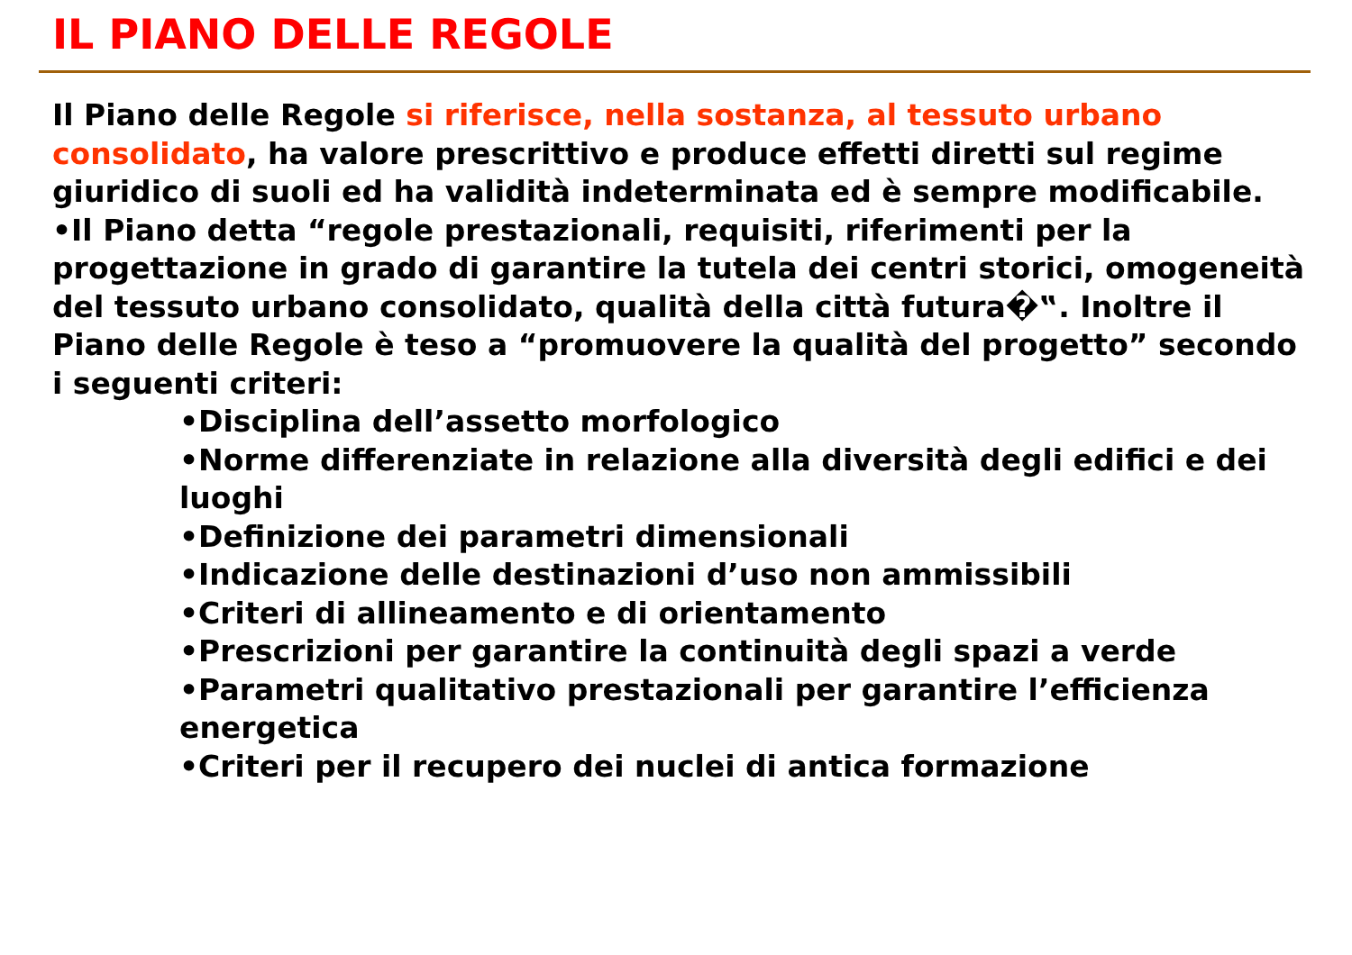IL PIANO DELLE REGOLE
Il Piano delle Regole si riferisce, nella sostanza, al tessuto urbano consolidato, ha valore prescrittivo e produce effetti diretti sul regime giuridico di suoli ed ha validità indeterminata ed è sempre modificabile.
•Il Piano detta “regole prestazionali, requisiti, riferimenti per la progettazione in grado di garantire la tutela dei centri storici, omogeneità del tessuto urbano consolidato, qualità della città futura�‟. Inoltre il Piano delle Regole è teso a “promuovere la qualità del progetto” secondo i seguenti criteri:
•Disciplina dell’assetto morfologico
•Norme differenziate in relazione alla diversità degli edifici e dei luoghi
•Definizione dei parametri dimensionali
•Indicazione delle destinazioni d’uso non ammissibili
•Criteri di allineamento e di orientamento
•Prescrizioni per garantire la continuità degli spazi a verde
•Parametri qualitativo prestazionali per garantire l’efficienza energetica
•Criteri per il recupero dei nuclei di antica formazione